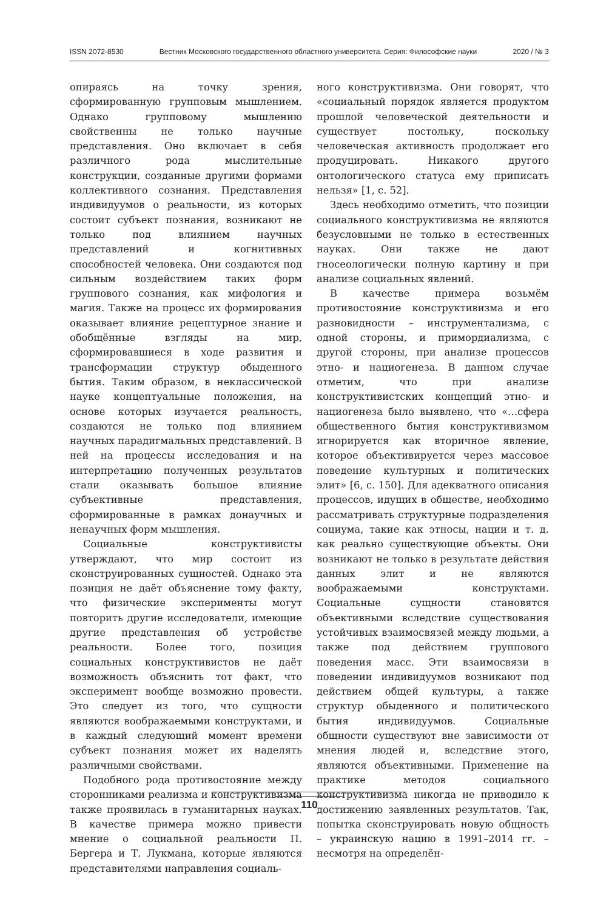ISSN 2072-8530 Вестник Московского государственного областного университета. Серия: Философские науки 2020 / № 3
опираясь на точку зрения, сформированную групповым мышлением. Однако групповому мышлению свойственны не только научные представления. Оно включает в себя различного рода мыслительные конструкции, созданные другими формами коллективного сознания. Представления индивидуумов о реальности, из которых состоит субъект познания, возникают не только под влиянием научных представлений и когнитивных способностей человека. Они создаются под сильным воздействием таких форм группового сознания, как мифология и магия. Также на процесс их формирования оказывает влияние рецептурное знание и обобщённые взгляды на мир, сформировавшиеся в ходе развития и трансформации структур обыденного бытия. Таким образом, в неклассической науке концептуальные положения, на основе которых изучается реальность, создаются не только под влиянием научных парадигмальных представлений. В ней на процессы исследования и на интерпретацию полученных результатов стали оказывать большое влияние субъективные представления, сформированные в рамках донаучных и ненаучных форм мышления.
Социальные конструктивисты утверждают, что мир состоит из сконструированных сущностей. Однако эта позиция не даёт объяснение тому факту, что физические эксперименты могут повторить другие исследователи, имеющие другие представления об устройстве реальности. Более того, позиция социальных конструктивистов не даёт возможность объяснить тот факт, что эксперимент вообще возможно провести. Это следует из того, что сущности являются воображаемыми конструктами, и в каждый следующий момент времени субъект познания может их наделять различными свойствами.
Подобного рода противостояние между сторонниками реализма и конструктивизма также проявилась в гуманитарных науках. В качестве примера можно привести мнение о социальной реальности П. Бергера и Т. Лукмана, которые являются представителями направления социаль-
ного конструктивизма. Они говорят, что «социальный порядок является продуктом прошлой человеческой деятельности и существует постольку, поскольку человеческая активность продолжает его продуцировать. Никакого другого онтологического статуса ему приписать нельзя» [1, с. 52].
Здесь необходимо отметить, что позиции социального конструктивизма не являются безусловными не только в естественных науках. Они также не дают гносеологически полную картину и при анализе социальных явлений.
В качестве примера возьмём противостояние конструктивизма и его разновидности – инструментализма, с одной стороны, и примордиализма, с другой стороны, при анализе процессов этно- и нациогенеза. В данном случае отметим, что при анализе конструктивистских концепций этно- и нациогенеза было выявлено, что «…сфера общественного бытия конструктивизмом игнорируется как вторичное явление, которое объективируется через массовое поведение культурных и политических элит» [6, с. 150]. Для адекватного описания процессов, идущих в обществе, необходимо рассматривать структурные подразделения социума, такие как этносы, нации и т. д. как реально существующие объекты. Они возникают не только в результате действия данных элит и не являются воображаемыми конструктами. Социальные сущности становятся объективными вследствие существования устойчивых взаимосвязей между людьми, а также под действием группового поведения масс. Эти взаимосвязи в поведении индивидуумов возникают под действием общей культуры, а также структур обыденного и политического бытия индивидуумов. Социальные общности существуют вне зависимости от мнения людей и, вследствие этого, являются объективными. Применение на практике методов социального конструктивизма никогда не приводило к достижению заявленных результатов. Так, попытка сконструировать новую общность – украинскую нацию в 1991–2014 гг. – несмотря на определён-
110